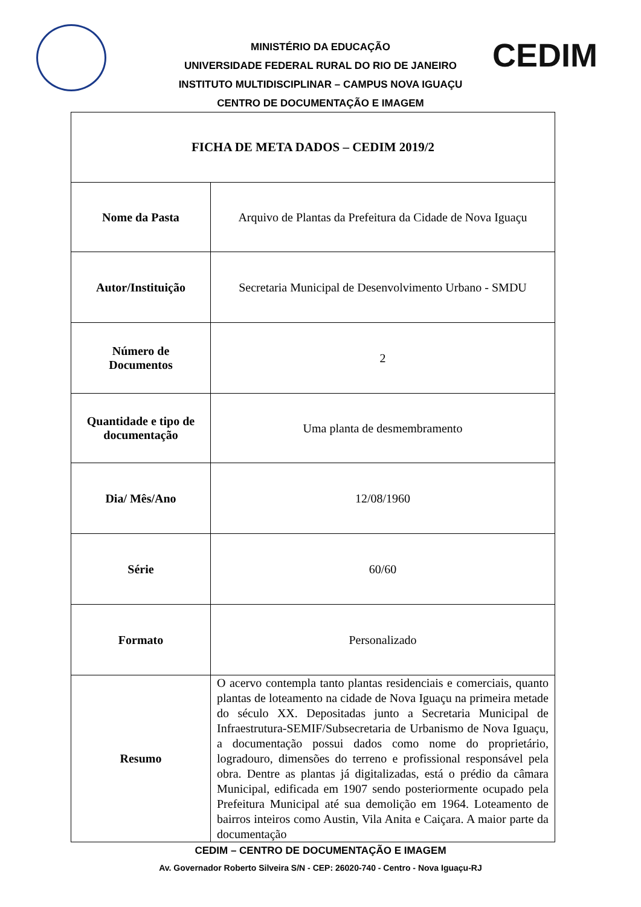MINISTÉRIO DA EDUCAÇÃO
UNIVERSIDADE FEDERAL RURAL DO RIO DE JANEIRO
INSTITUTO MULTIDISCIPLINAR – CAMPUS NOVA IGUAÇU
CENTRO DE DOCUMENTAÇÃO E IMAGEM
CEDIM
| FICHA DE META DADOS – CEDIM 2019/2 | |
| --- | --- |
| Nome da Pasta | Arquivo de Plantas da Prefeitura da Cidade de Nova Iguaçu |
| Autor/Instituição | Secretaria Municipal de Desenvolvimento Urbano - SMDU |
| Número de Documentos | 2 |
| Quantidade e tipo de documentação | Uma planta de desmembramento |
| Dia/ Mês/Ano | 12/08/1960 |
| Série | 60/60 |
| Formato | Personalizado |
| Resumo | O acervo contempla tanto plantas residenciais e comerciais, quanto plantas de loteamento na cidade de Nova Iguaçu na primeira metade do século XX. Depositadas junto a Secretaria Municipal de Infraestrutura-SEMIF/Subsecretaria de Urbanismo de Nova Iguaçu, a documentação possui dados como nome do proprietário, logradouro, dimensões do terreno e profissional responsável pela obra. Dentre as plantas já digitalizadas, está o prédio da câmara Municipal, edificada em 1907 sendo posteriormente ocupado pela Prefeitura Municipal até sua demolição em 1964. Loteamento de bairros inteiros como Austin, Vila Anita e Caiçara. A maior parte da documentação |
CEDIM – CENTRO DE DOCUMENTAÇÃO E IMAGEM
Av. Governador Roberto Silveira S/N - CEP: 26020-740 - Centro - Nova Iguaçu-RJ